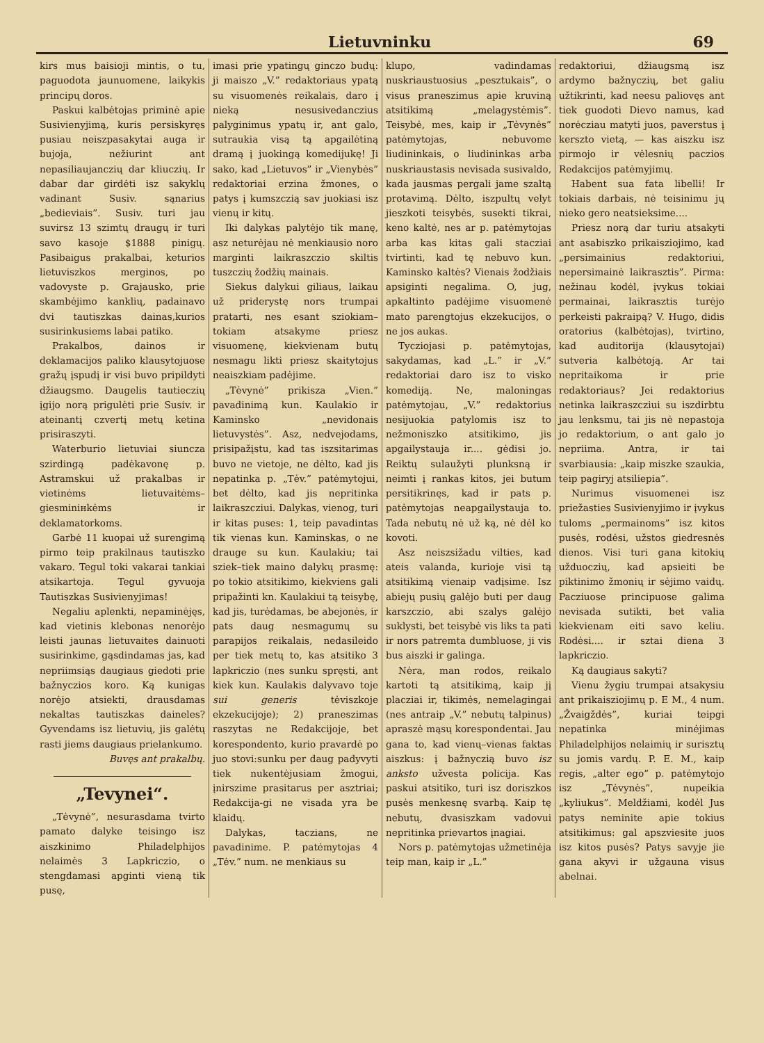Lietuvninku 69
kirs mus baisioji mintis, o tu, paguodota jaunuomene, laikykis principų doros.
Paskui kalbėtojas priminė apie Susivienyjimą, kuris persiskyręs pusiau neiszpasakytai auga ir bujoja, nežiurint ant nepasiliaujanczių dar kliuczių. Ir dabar dar girdėti isz sakyklų vadinant Susiv. sąnarius „bedieviais”. Susiv. turi jau suvirsz 13 szimtų draugų ir turi savo kasoje $1888 pinigų. Pasibaigus prakalbai, keturios lietuviszkos merginos, po vadovyste p. Grajausko, prie skambėjimo kanklių, padainavo dvi tautiszkas dainas,kurios susirinkusiems labai patiko.
Prakalbos, dainos ir deklamacijos paliko klausytojuose gražų įspudį ir visi buvo pripildyti džiaugsmo. Daugelis tautieczių įgijo norą prigulėti prie Susiv. ir ateinantį czvertį metų ketina prisiraszyti.
Waterburio lietuviai siuncza szirdingą padėkavonę p. Astramskui už prakalbas ir vietinėms lietuvaitėms–giesminінkėms ir deklamatorkoms.
Garbė 11 kuopai už surengimą pirmo teip prakilnaus tautiszko vakaro. Tegul toki vakarai tankiai atsikartoja. Tegul gyvuoja Tautiszkas Susivienyjimas!
Negaliu aplenkti, nepaminėjęs, kad vietinis klebonas nenorėjo leisti jaunas lietuvaites dainuoti susirinkime, gąsdindamas jas, kad nepriimsiąs daugiaus giedoti prie bažnyczios koro. Ką kunigas norėjo atsiekti, drausdamas nekaltas tautiszkas daineles? Gyvendams isz lietuvių, jis galėtų rasti jiems daugiaus prielankumo.
Buvęs ant prakalbų.
„Tevynei“.
„Tėvynė”, nesurasdama tvirto pamato dalyke teisingo isz aiszkinimo Philadelphijos nelaimės 3 Lapkriczio, o stengdamasi apginti vieną tik pusę,
imasi prie ypatingų ginczo budų: ji maiszo „V.” redaktoriaus ypatą su visuomenės reikalais, daro į nieką nesusivedanczius palyginimus ypatų ir, ant galo, sutraukia visą tą apgailėtiną dramą į juokingą komedijukę! Ji sako, kad „Lietuvos” ir „Vienybės” redaktoriai erzina žmones, o patys į kumszczią sav juokiasi isz vienų ir kitų.
Iki dalykas palytėjo tik manę, asz neturėjau nė menkiausio noro marginti laikraszczio skiltis tuszczių žodžių mainais.
Siekus dalykui giliaus, laikau už priderystę nors trumpai pratarti, nes esant sziokiam–tokiam atsakyme priesz visuomenę, kiekvienam butų nesmagu likti priesz skaitytojus neaiszkiam padėjime.
„Tėvynė” prikisza „Vien.” pavadinimą kun. Kaulakio ir Kaminsko „nevidonais lietuvystės”. Asz, nedvejodams, prisipažįstu, kad tas iszsitarimas buvo ne vietoje, ne dėlto, kad jis nepatinka p. „Tėv.” patėmytojui, bet dėlto, kad jis nepritinka laikraszcziui. Dalykas, vienog, turi ir kitas puses: 1, teip pavadintas tik vienas kun. Kaminskas, o ne drauge su kun. Kaulakiu; tai sziek–tiek maino dalykų prasmę: po tokio atsitikimo, kiekviens gali pripažinti kn. Kaulakiui tą teisybę, kad jis, turėdamas, be abejonės, ir pats daug nesmagumų su parapijos reikalais, nedasileido per tiek metų to, kas atsitiko 3 lapkriczio (nes sunku spręsti, ant kiek kun. Kaulakis dalyvavo toje sui generis tėviszkoje ekzekucijoje); 2) praneszimas raszytas ne Redakcijoje, bet korespondento, kurio pravardė po juo stovi:sunku per daug padyvyti tiek nukentėjusiam žmogui, įnirszime prasitarus per asztriai; Redakcija-gi ne visada yra be klaidų.
Dalykas, taczians, ne pavadinime. P. patėmytojas 4 „Tėv.” num. ne menkiaus su
klupo, vadindamas nuskriaustuosius „pesztukais”, o visus praneszimus apie kruviną atsitikimą „melagystėmis”. Teisybė, mes, kaip ir „Tėvynės” patėmytojas, nebuvome liudininkais, o liudininkas arba nuskriaustasis nevisada susivaldo, kada jausmas pergali jame szaltą protavimą. Dėlto, iszpultų velyt jieszkoti teisybės, susekti tikrai, keno kaltė, nes ar p. patėmytojas arba kas kitas gali staczіai tvirtinti, kad tę nebuvo kun. Kaminsko kaltės? Vienais žodžiais apsiginti negalima. O, jug, apkaltinto padėjime visuomenė mato parengtojus ekzekucijos, o ne jos aukas.
Tycziojasi p. patėmytojas, sakydamas, kad „L.” ir „V.” redaktoriai daro isz to visko komediją. Ne, maloningas patėmytojau, „V.” redaktorius nesijuokia patylomis isz to nežmoniszko atsitikimo, jis apgailystauja ir.... gėdisi jo. Reiktų sulaužyti plunksną ir neimti į rankas kitos, jei butum persitikrinęs, kad ir pats p. patėmytojas neapgailystauja to. Tada nebutų nė už ką, nė dėl ko kovoti.
Asz neiszsižadu vilties, kad ateis valanda, kurioje visi tą atsitikimą vienaip vadįsime. Isz abiejų pusių galėjo buti per daug karszczio, abi szalys galėjo suklysti, bet teisybė vis liks ta pati ir nors patremta dumbluose, ji vis bus aiszki ir galinga.
Nėra, man rodos, reikalo kartoti tą atsitikimą, kaip jį placziai ir, tikimės, nemelagingai (nes antraip „V.” nebutų talpinus) apraszė mąsų korespondentai. Jau gana to, kad vienų–vienas faktas aiszkus: į bažnyczią buvo isz anksto užvesta policija. Kas paskui atsitiko, turi isz doriszkos pusės menkesnę svarbą. Kaip tę nebutų, dvasiszkam vadovui nepritinka prievartos įnagiai.
Nors p. patėmytojas užmetinėja teip man, kaip ir „L.”
redaktoriui, džiaugsmą isz ardymo bažnyczių, bet galiu užtikrinti, kad neesu paliovęs ant tiek guodoti Dievo namus, kad norėcziau matyti juos, paverstus į kerszto vietą, — kas aiszku isz pirmojo ir vėlesnių paczios Redakcijos patėmyjimų.
Habent sua fata libelli! Ir tokiais darbais, nė teisinimu jų nieko gero neatsieksime....
Priesz norą dar turiu atsakyti ant asabiszko prikaiszіojimo, kad „persimainius redaktoriui, nepersimainė laikrasztis”. Pirma: nežinau kodėl, įvykus tokiai permainai, laikrasztis turėjo perkeisti pakraipą? V. Hugo, didis oratorius (kalbėtojas), tvirtino, kad auditorija (klausytojai) sutveria kalbėtoją. Ar tai nepritaikoma ir prie redaktoriaus? Jei redaktorius netinka laikraszcziui su iszdirbtu jau lenksmu, tai jis nė nepastoja jo redaktorium, o ant galo jo nepriima. Antra, ir tai svarbiausia: „kaip miszke szaukia, teip pagiryj atsiliepia”.
Nurimus visuomenei isz priežasties Susivienyjimo ir įvykus tuloms „permainoms” isz kitos pusės, rodėsi, užstos giedresnės dienos. Visi turi gana kitokių užduoczių, kad apsieiti be piktinimo žmonių ir sėjimo vaidų. Pacziuose principuose galima nevisada sutikti, bet valia kiekvienam eiti savo keliu. Rodėsi.... ir sztai diena 3 lapkriczio.
Ką daugiaus sakyti?
Vienu žygiu trumpai atsakysiu ant prikaiszіojimų p. E M., 4 num. „Žvaigždės”, kuriai teipgi nepatinka minėjimas Philadelphijos nelaimių ir surisztų su jomis vardų. P. E. M., kaip regis, „alter ego” p. patėmytojo isz „Tėvynės”, nupeikia „kyliukus”. Meldžiami, kodėl Jus patys neminite apie tokius atsitikimus: gal apszviesite juos isz kitos pusės? Patys savyje jie gana akyvi ir užgauna visus abelnai.